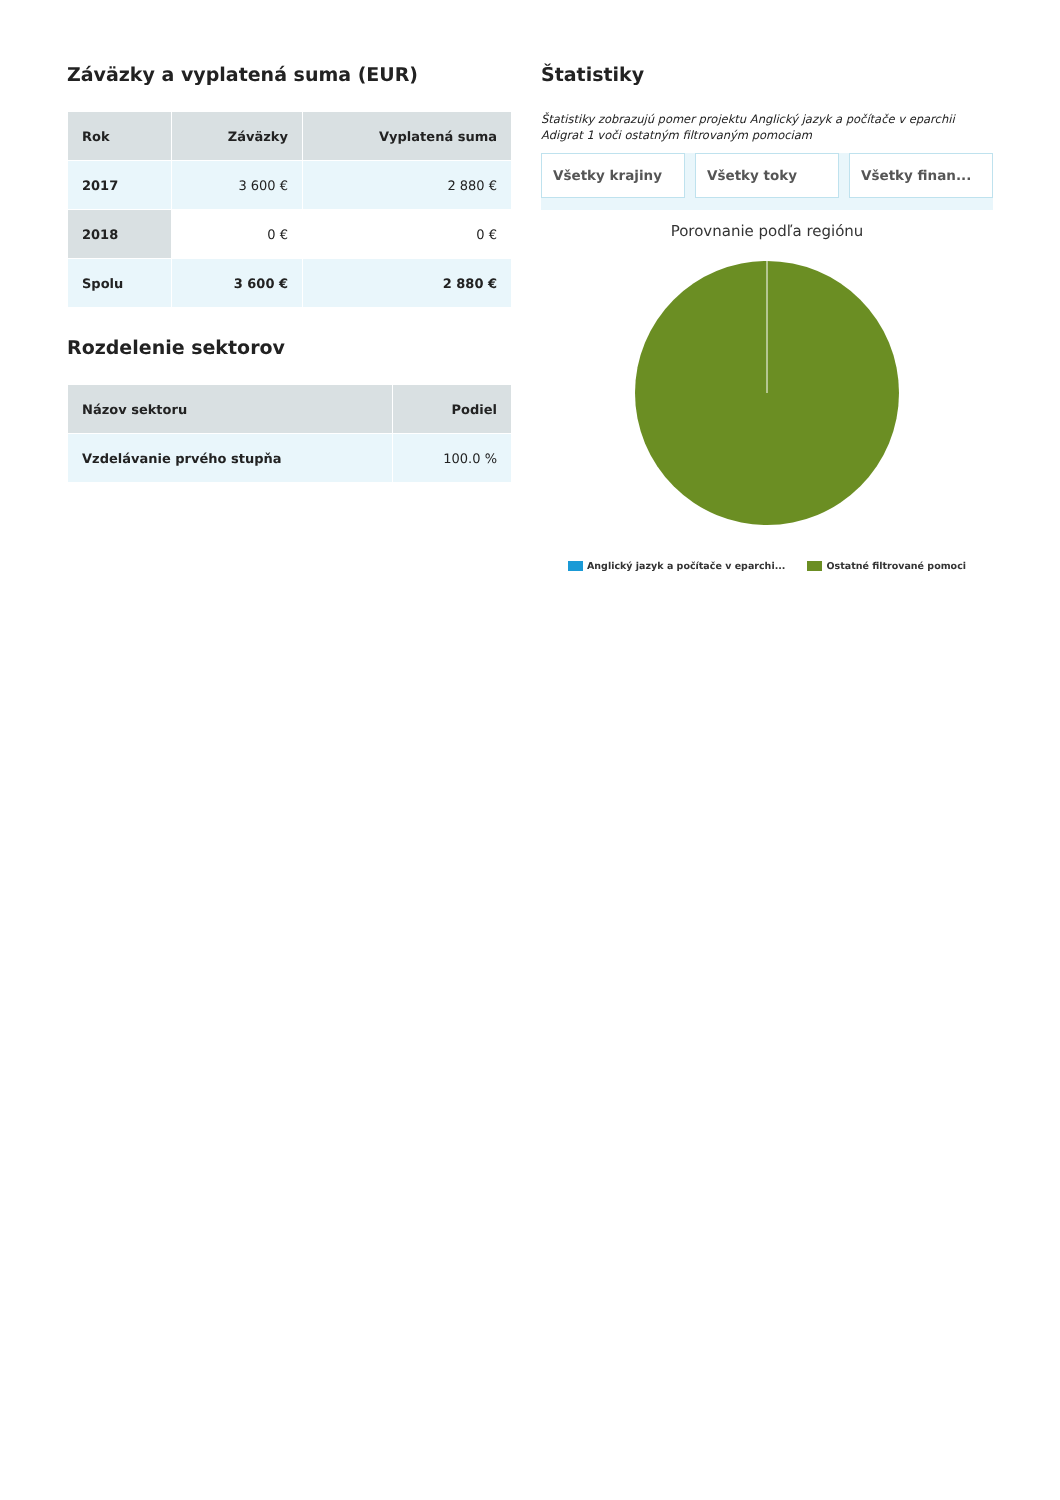Záväzky a vyplatená suma (EUR)
| Rok | Záväzky | Vyplatená suma |
| --- | --- | --- |
| 2017 | 3 600 € | 2 880 € |
| 2018 | 0 € | 0 € |
| Spolu | 3 600 € | 2 880 € |
Rozdelenie sektorov
| Názov sektoru | Podiel |
| --- | --- |
| Vzdelávanie prvého stupňa | 100.0 % |
Štatistiky
Štatistiky zobrazujú pomer projektu Anglický jazyk a počítače v eparchii Adigrat 1 voči ostatným filtrovaným pomociam
Všetky krajiny Všetky toky Všetky finan...
Porovnanie podľa regiónu
Anglický jazyk a počítače v eparchi... Ostatné filtrované pomoci